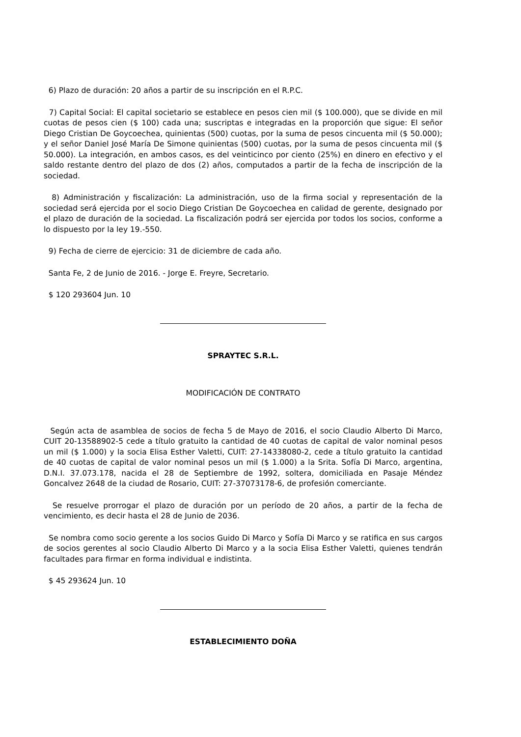6) Plazo de duración: 20 años a partir de su inscripción en el R.P.C.
7) Capital Social: El capital societario se establece en pesos cien mil ($ 100.000), que se divide en mil cuotas de pesos cien ($ 100) cada una; suscriptas e integradas en la proporción que sigue: El señor Diego Cristian De Goycoechea, quinientas (500) cuotas, por la suma de pesos cincuenta mil ($ 50.000); y el señor Daniel José María De Simone quinientas (500) cuotas, por la suma de pesos cincuenta mil ($ 50.000). La integración, en ambos casos, es del veinticinco por ciento (25%) en dinero en efectivo y el saldo restante dentro del plazo de dos (2) años, computados a partir de la fecha de inscripción de la sociedad.
8) Administración y fiscalización: La administración, uso de la firma social y representación de la sociedad será ejercida por el socio Diego Cristian De Goycoechea en calidad de gerente, designado por el plazo de duración de la sociedad. La fiscalización podrá ser ejercida por todos los socios, conforme a lo dispuesto por la ley 19.-550.
9) Fecha de cierre de ejercicio: 31 de diciembre de cada año.
Santa Fe, 2 de Junio de 2016. - Jorge E. Freyre, Secretario.
$ 120 293604 Jun. 10
SPRAYTEC S.R.L.
MODIFICACIÓN DE CONTRATO
Según acta de asamblea de socios de fecha 5 de Mayo de 2016, el socio Claudio Alberto Di Marco, CUIT 20-13588902-5 cede a título gratuito la cantidad de 40 cuotas de capital de valor nominal pesos un mil ($ 1.000) y la socia Elisa Esther Valetti, CUIT: 27-14338080-2, cede a título gratuito la cantidad de 40 cuotas de capital de valor nominal pesos un mil ($ 1.000) a la Srita. Sofía Di Marco, argentina, D.N.I. 37.073.178, nacida el 28 de Septiembre de 1992, soltera, domiciliada en Pasaje Méndez Goncalvez 2648 de la ciudad de Rosario, CUIT: 27-37073178-6, de profesión comerciante.
Se resuelve prorrogar el plazo de duración por un período de 20 años, a partir de la fecha de vencimiento, es decir hasta el 28 de Junio de 2036.
Se nombra como socio gerente a los socios Guido Di Marco y Sofía Di Marco y se ratifica en sus cargos de socios gerentes al socio Claudio Alberto Di Marco y a la socia Elisa Esther Valetti, quienes tendrán facultades para firmar en forma individual e indistinta.
$ 45 293624 Jun. 10
ESTABLECIMIENTO DOÑA